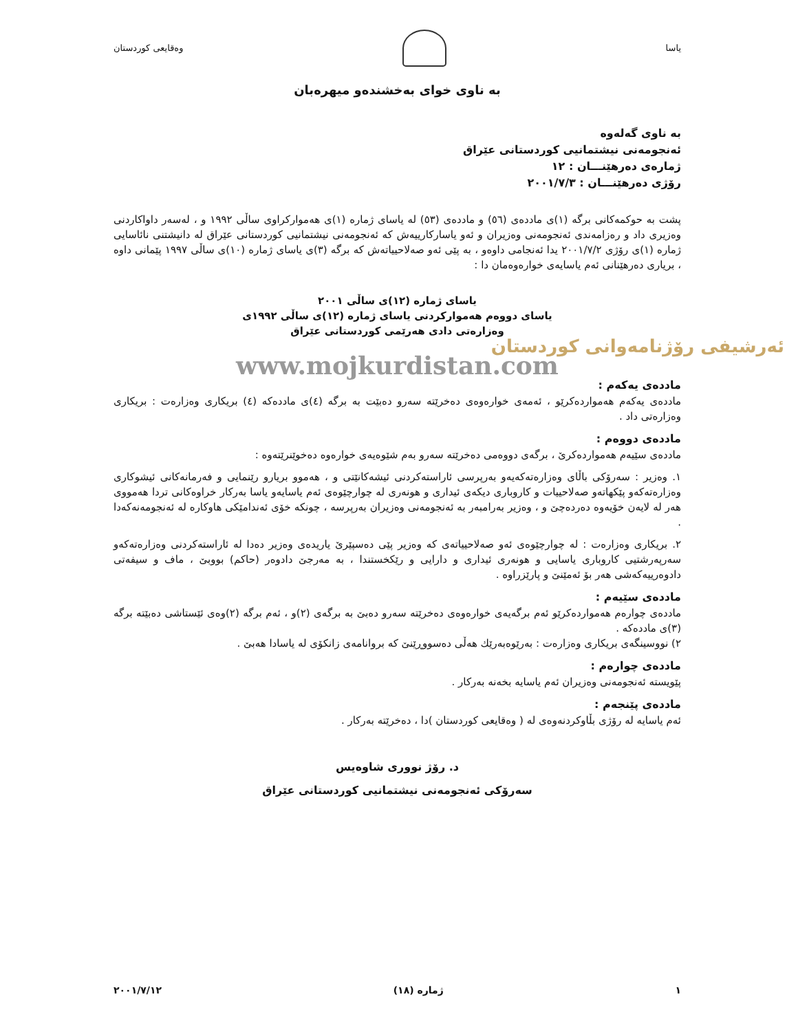یاسا وەقایعی کوردستان
بە ناوی خوای بەخشندەو میهرەبان
بە ناوی گەلەوە
ئەنجومەنی نیشتمانیی کوردستانی عێراق
ژمارەی دەرهێنـــان : ١٢
رۆژی دەرهێنـــان : ٢٠٠١/٧/٣
پشت بە حوکمەکانی برگە (١)ی ماددەی (٥٦) و ماددەی (٥٣) لە یاسای ژمارە (١)ی هەموارکراوی ساڵی ١٩٩٢ و ، لەسەر داواکاردنی وەزیری داد و رەزامەندی ئەنجومەنی وەزیران و ئەو یاسارکارییەش کە ئەنجومەنی نیشتمانیی کوردستانی عێراق لە دانیشتنی نائاسایی ژمارە (١)ی رۆژی ٢٠٠١/٧/٢ یدا ئەنجامی داوەو ، بە پێی ئەو صەلاحییاتەش کە برگە (٣)ی یاسای ژمارە (١٠)ی ساڵی ١٩٩٧ پێمانی داوە ، بریاری دەرهێنانی ئەم یاسایەی خوارەوەمان دا :
یاسای ژمارە (١٢)ی ساڵی ٢٠٠١
یاسای دووەم هەموارکردنی یاسای ژمارە (١٢)ی ساڵی ١٩٩٢ی
وەزارەتی دادی هەرێمی کوردستانی عێراق
ئەرشیفی رۆژنامەوانی کوردستان
www.mojkurdistan.com
ماددەی یەکەم :
ماددەی یەکەم هەمواردەکرێو ، ئەمەی خوارەوەی دەخرێتە سەرو دەبێت بە برگە (٤)ی ماددەکە (٤) بریکاری وەزارەت : بریکاری وەزارەتی داد .
ماددەی دووەم :
ماددەی سێیەم هەمواردەکرێ ، برگەی دووەمی دەخرێتە سەرو بەم شێوەیەی خوارەوە دەخوێنرێتەوە :
١. وەزیر : سەرۆکی باڵای وەزارەتەکەیەو بەرپرسی ئاراستەکردنی ئیشەکانێتی و ، هەموو بریارو رێنمایی و فەرمانەکانی ئیشوکاری وەزارەتەکەو پێکهاتەو صەلاحییات و کاروباری دیکەی ئیداری و هونەری لە چوارچێوەی ئەم یاسایەو یاسا بەرکار خراوەکانی تردا هەمووی هەر لە لایەن خۆیەوە دەردەچێ و ، وەزیر بەرامبەر بە ئەنجومەنی وەزیران بەرپرسە ، چونکە خۆی ئەندامێکی هاوکارە لە ئەنجومەنەکەدا .
٢. بریکاری وەزارەت : لە چوارچێوەی ئەو صەلاحییاتەی کە وەزیر پێی دەسپێرێ یاریدەی وەزیر دەدا لە ئاراستەکردنی وەزارەتەکەو سەرپەرشتیی کاروباری یاسایی و هونەری ئیداری و دارایی و رێکخستندا ، بە مەرجێ دادوەر (حاکم) بووبێ ، ماف و سیفەتی دادوەرییەکەشی هەر بۆ ئەمێنێ و پارێزراوە .
ماددەی سێیەم :
ماددەی چوارەم هەمواردەکرێو ئەم برگەیەی خوارەوەی دەخرێتە سەرو دەبێ بە برگەی (٢)و ، ئەم برگە (٢)وەی ئێستاشی دەبێتە برگە (٣)ی ماددەکە .
٢) نووسینگەی بریکاری وەزارەت : بەرێوەبەرێك هەڵی دەسووڕێنێ کە بروانامەی زانکۆی لە یاسادا هەبێ .
ماددەی چوارەم :
پێویستە ئەنجومەنی وەزیران ئەم یاسایە بخەنە بەرکار .
ماددەی پێنجەم :
ئەم یاسایە لە رۆژی بڵاوکردنەوەی لە ( وەقایعی کوردستان )دا ، دەخرێتە بەرکار .
د. رۆژ نووری شاوەیس
سەرۆکی ئەنجومەنی نیشتمانیی کوردستانی عێراق
١ ژمارە (١٨) ٢٠٠١/٧/١٢